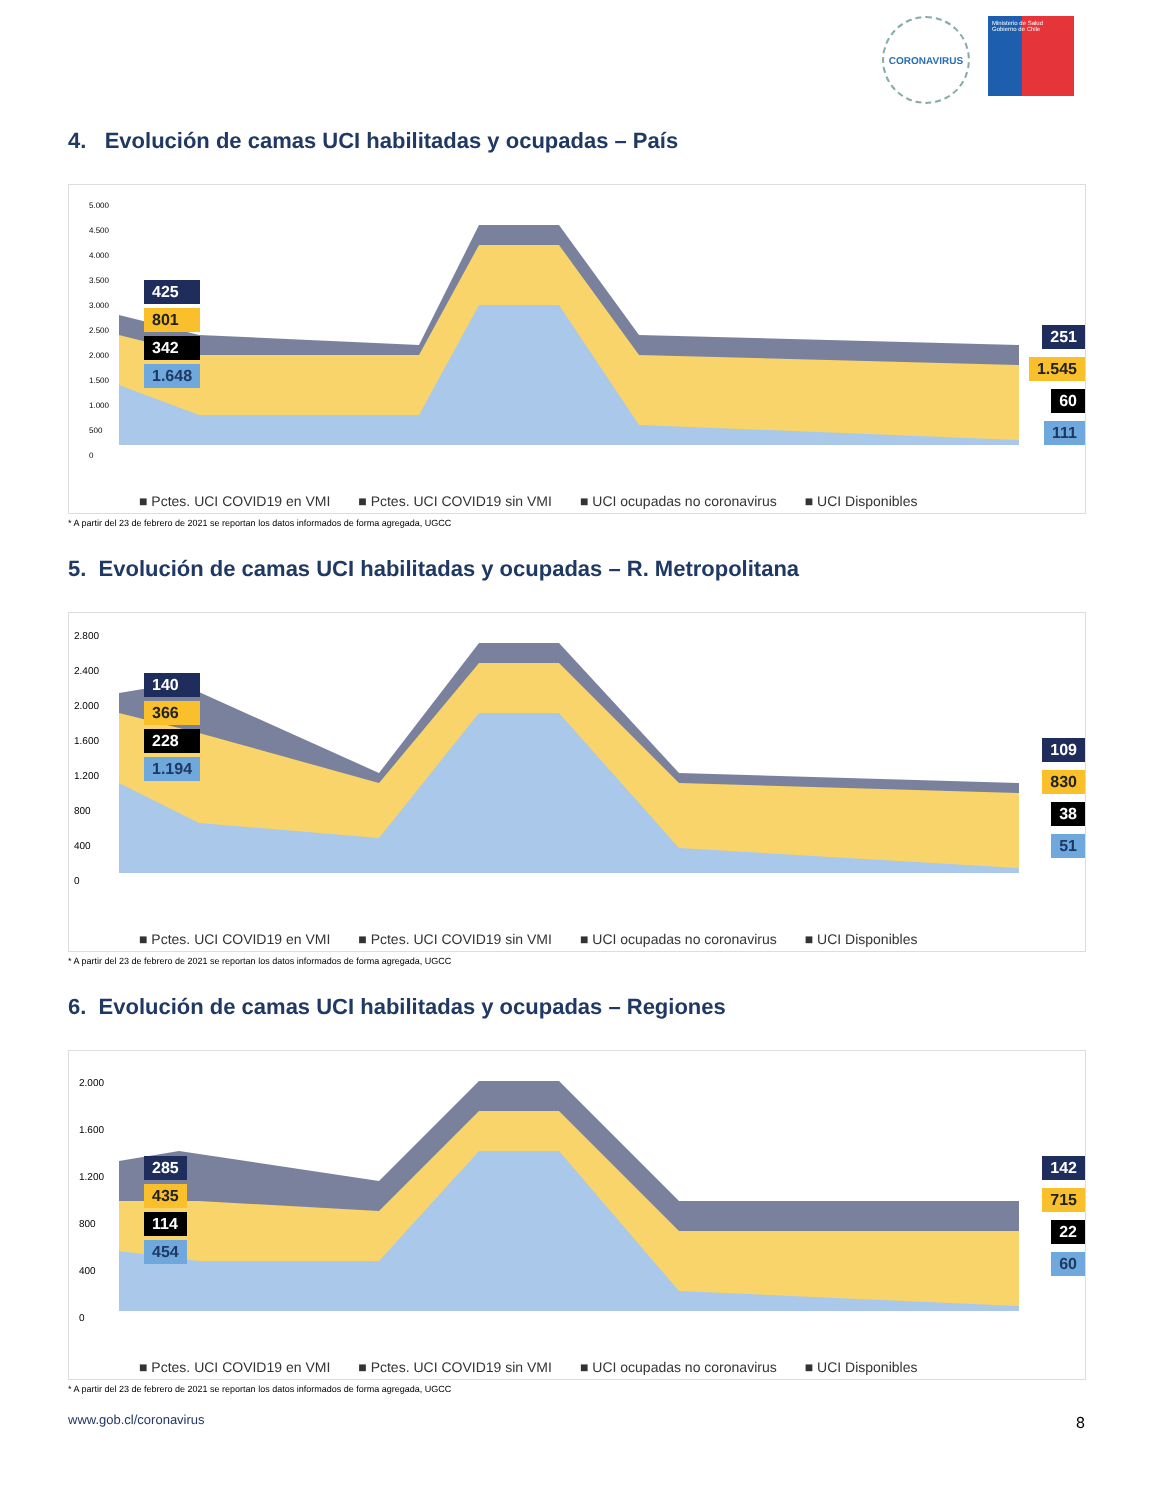CORONAVIRUS
Ministerio de Salud
Gobierno de Chile
4. Evolución de camas UCI habilitadas y ocupadas – País
5.000
4.500
4.000
3.500
3.000
2.500
2.000
1.500
1.000
500
0
425
801
342
1.648
251
1.545
60
111
■ Pctes. UCI COVID19 en VMI ■ Pctes. UCI COVID19 sin VMI ■ UCI ocupadas no coronavirus ■ UCI Disponibles
* A partir del 23 de febrero de 2021 se reportan los datos informados de forma agregada, UGCC
5. Evolución de camas UCI habilitadas y ocupadas – R. Metropolitana
2.800
2.400
2.000
1.600
1.200
800
400
0
140
366
228
1.194
109
830
38
51
■ Pctes. UCI COVID19 en VMI ■ Pctes. UCI COVID19 sin VMI ■ UCI ocupadas no coronavirus ■ UCI Disponibles
* A partir del 23 de febrero de 2021 se reportan los datos informados de forma agregada, UGCC
6. Evolución de camas UCI habilitadas y ocupadas – Regiones
2.000
1.600
1.200
800
400
0
285
435
114
454
142
715
22
60
■ Pctes. UCI COVID19 en VMI ■ Pctes. UCI COVID19 sin VMI ■ UCI ocupadas no coronavirus ■ UCI Disponibles
* A partir del 23 de febrero de 2021 se reportan los datos informados de forma agregada, UGCC
www.gob.cl/coronavirus 8